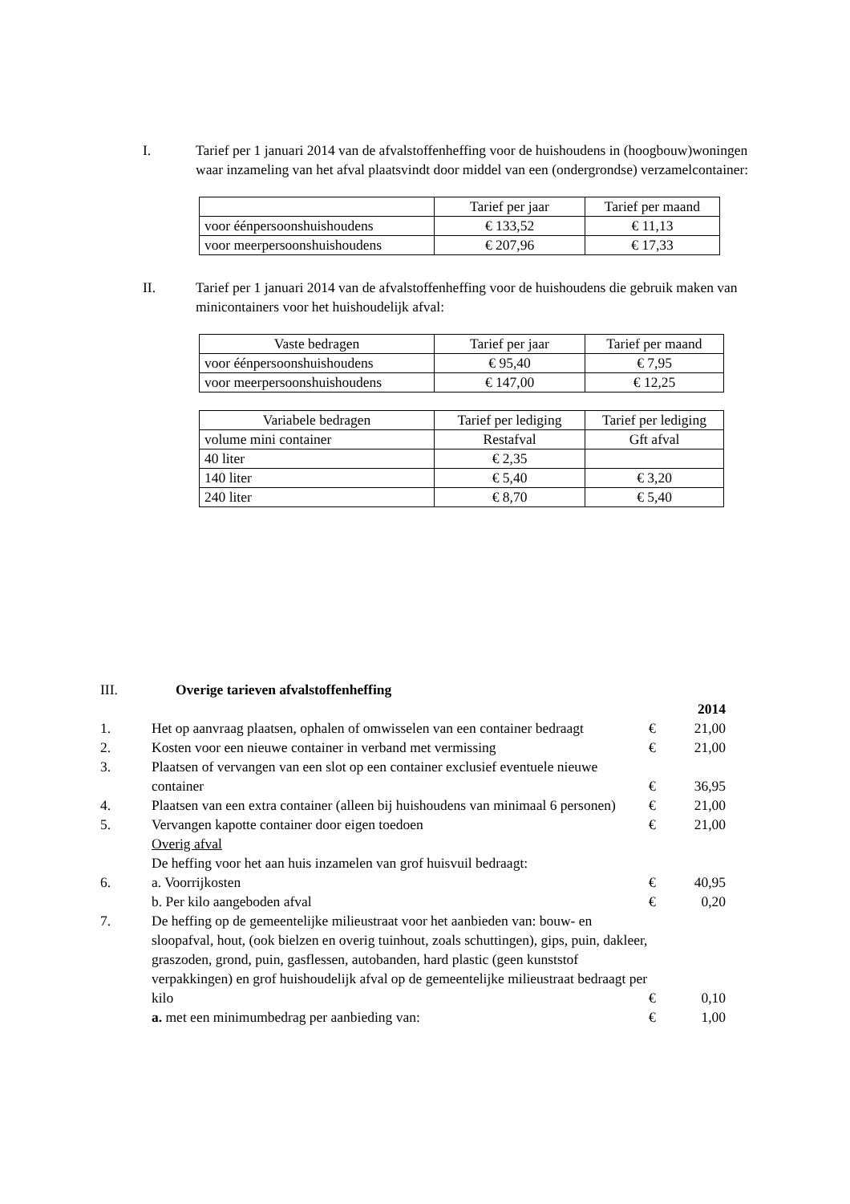I. Tarief per 1 januari 2014 van de afvalstoffenheffing voor de huishoudens in (hoogbouw)woningen waar inzameling van het afval plaatsvindt door middel van een (ondergrondse) verzamelcontainer:
| | Tarief per jaar | Tarief per maand |
| voor éénpersoonshuishoudens | € 133,52 | € 11,13 |
| voor meerpersoonshuishoudens | € 207,96 | € 17,33 |
II. Tarief per 1 januari 2014 van de afvalstoffenheffing voor de huishoudens die gebruik maken van minicontainers voor het huishoudelijk afval:
| Vaste bedragen | Tarief per jaar | Tarief per maand |
| voor éénpersoonshuishoudens | € 95,40 | € 7,95 |
| voor meerpersoonshuishoudens | € 147,00 | € 12,25 |
| Variabele bedragen | Tarief per lediging | Tarief per lediging |
| volume mini container | Restafval | Gft afval |
| 40 liter | € 2,35 | |
| 140 liter | € 5,40 | € 3,20 |
| 240 liter | € 8,70 | € 5,40 |
| III. | Overige tarieven afvalstoffenheffing | | |
| | | | 2014 |
| 1. | Het op aanvraag plaatsen, ophalen of omwisselen van een container bedraagt | € | 21,00 |
| 2. | Kosten voor een nieuwe container in verband met vermissing | € | 21,00 |
| 3. | Plaatsen of vervangen van een slot op een container exclusief eventuele nieuwe container | € | 36,95 |
| 4. | Plaatsen van een extra container (alleen bij huishoudens van minimaal 6 personen) | € | 21,00 |
| 5. | Vervangen kapotte container door eigen toedoen | € | 21,00 |
| | Overig afval De heffing voor het aan huis inzamelen van grof huisvuil bedraagt: | | |
| 6. | a. Voorrijkosten | € | 40,95 |
| | b. Per kilo aangeboden afval | € | 0,20 |
| 7. | De heffing op de gemeentelijke milieustraat voor het aanbieden van: bouw- en sloopafval, hout, (ook bielzen en overig tuinhout, zoals schuttingen), gips, puin, dakleer, graszoden, grond, puin, gasflessen, autobanden, hard plastic (geen kunststof verpakkingen) en grof huishoudelijk afval op de gemeentelijke milieustraat bedraagt per kilo | € | 0,10 |
| | a. met een minimumbedrag per aanbieding van: | € | 1,00 |